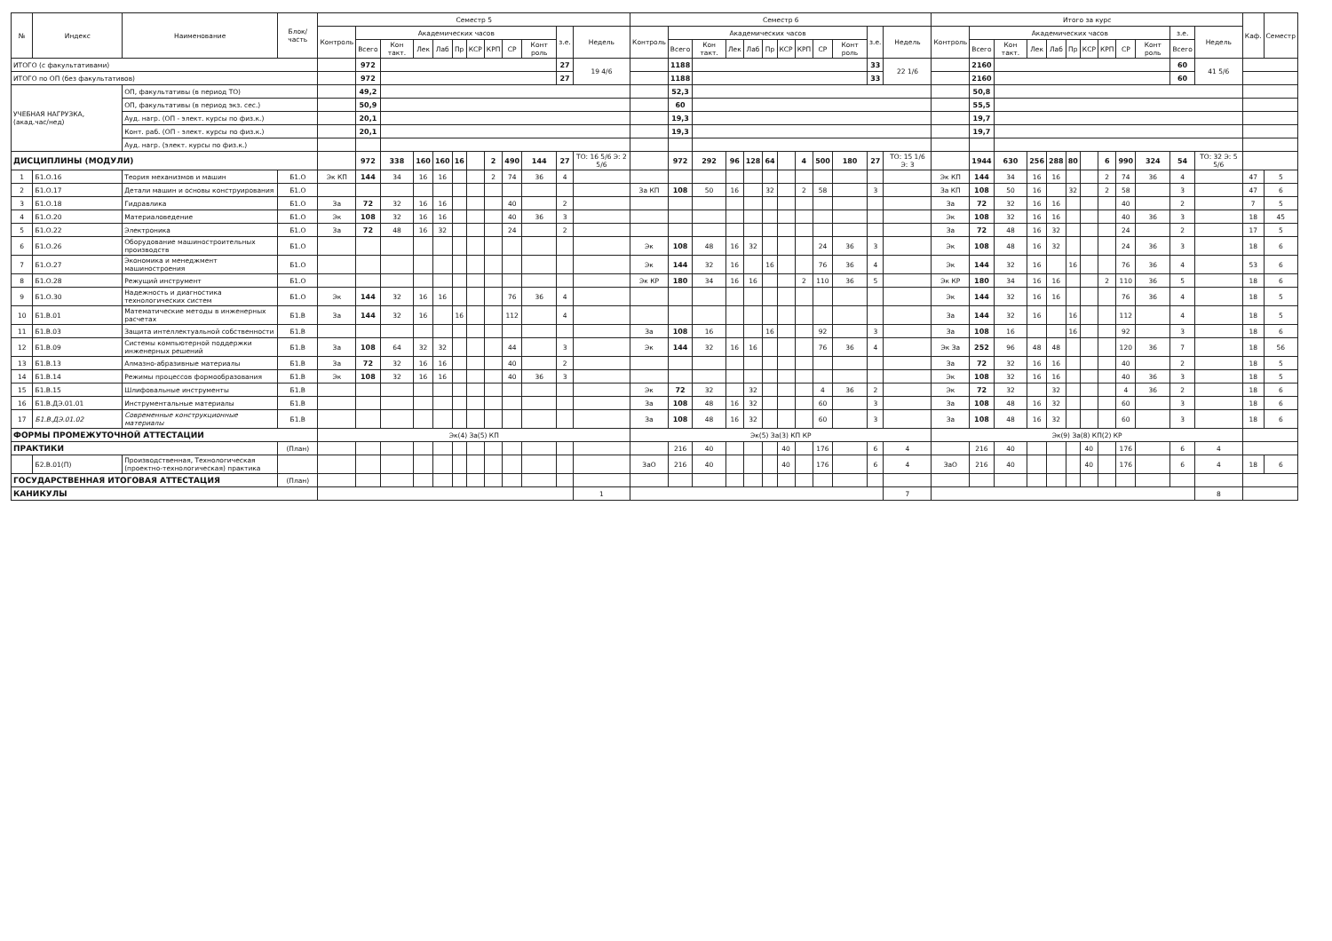| № | Индекс | Наименование | Блок/ часть | Семестр 5 | | | | | | | | | | | | Семестр 6 | | | | | | | | | | | | Итого за курс | | | | | | | | | | | | Каф. | Семестр |
| --- | --- | --- | --- | --- | --- | --- | --- | --- | --- | --- | --- | --- | --- | --- | --- | --- | --- | --- | --- | --- | --- | --- | --- | --- | --- | --- | --- | --- | --- | --- | --- | --- | --- | --- | --- | --- | --- | --- | --- | --- | --- |
| | | | | Контроль | Академических часов | | | | | | | | | з.е. | Недель | Контроль | Академических часов | | | | | | | | | з.е. | Недель | Контроль | Академических часов | | | | | | | | | з.е. | Недель | | |
| | | | | | Всего | Кон такт. | Лек | Лаб | Пр | КСР | КРП | СР | Конт роль | | | | Всего | Кон такт. | Лек | Лаб | Пр | КСР | КРП | СР | Конт роль | | | | Всего | Кон такт. | Лек | Лаб | Пр | КСР | КРП | СР | Конт роль | Всего | | | |
| ИТОГО (с факультативами) | | | | | 972 | | | | | | | | | 27 | 19 4/6 | | 1188 | | | | | | | | | 33 | 22 1/6 | | 2160 | | | | | | | | | 60 | 41 5/6 | | |
| ИТОГО по ОП (без факультативов) | | | | | 972 | | | | | | | | | 27 | | | 1188 | | | | | | | | | 33 | | | 2160 | | | | | | | | | 60 | | | |
| УЧЕБНАЯ НАГРУЗКА, (акад.час/нед) | | ОП, факультативы (в период ТО) | | | 49,2 | | | | | | | | | | | | 52,3 | | | | | | | | | | | | 50,8 | | | | | | | | | | | | |
| | | ОП, факультативы (в период экз. сес.) | | | 50,9 | | | | | | | | | | | | 60 | | | | | | | | | | | | 55,5 | | | | | | | | | | | | |
| | | Ауд. нагр. (ОП - элект. курсы по физ.к.) | | | 20,1 | | | | | | | | | | | | 19,3 | | | | | | | | | | | | 19,7 | | | | | | | | | | | | |
| | | Конт. раб. (ОП - элект. курсы по физ.к.) | | | 20,1 | | | | | | | | | | | | 19,3 | | | | | | | | | | | | 19,7 | | | | | | | | | | | | |
| | | Ауд. нагр. (элект. курсы по физ.к.) | | | | | | | | | | | | | | | | | | | | | | | | | | | | | | | | | | | | | | | |
| ДИСЦИПЛИНЫ (МОДУЛИ) | | | | | 972 | 338 | 160 | 160 | 16 | | 2 | 490 | 144 | 27 | ТО: 16 5/6 Э: 2 5/6 | | 972 | 292 | 96 | 128 | 64 | | 4 | 500 | 180 | 27 | ТО: 15 1/6 Э: 3 | | 1944 | 630 | 256 | 288 | 80 | | 6 | 990 | 324 | 54 | ТО: 32 Э: 5 5/6 | | |
| 1 | Б1.О.16 | Теория механизмов и машин | Б1.О | Эк КП | 144 | 34 | 16 | 16 | | | 2 | 74 | 36 | 4 | | | | | | | | | | | | | | Эк КП | 144 | 34 | 16 | 16 | | | 2 | 74 | 36 | 4 | | 47 | 5 |
| 2 | Б1.О.17 | Детали машин и основы конструирования | Б1.О | | | | | | | | | | | | | За КП | 108 | 50 | 16 | | 32 | | 2 | 58 | | 3 | | За КП | 108 | 50 | 16 | | 32 | | 2 | 58 | | 3 | | 47 | 6 |
| 3 | Б1.О.18 | Гидравлика | Б1.О | За | 72 | 32 | 16 | 16 | | | | 40 | | 2 | | | | | | | | | | | | | | За | 72 | 32 | 16 | 16 | | | | 40 | | 2 | | 7 | 5 |
| 4 | Б1.О.20 | Материаловедение | Б1.О | Эк | 108 | 32 | 16 | 16 | | | | 40 | 36 | 3 | | | | | | | | | | | | | | Эк | 108 | 32 | 16 | 16 | | | | 40 | 36 | 3 | | 18 | 45 |
| 5 | Б1.О.22 | Электроника | Б1.О | За | 72 | 48 | 16 | 32 | | | | 24 | | 2 | | | | | | | | | | | | | | За | 72 | 48 | 16 | 32 | | | | 24 | | 2 | | 17 | 5 |
| 6 | Б1.О.26 | Оборудование машиностроительных производств | Б1.О | | | | | | | | | | | | | Эк | 108 | 48 | 16 | 32 | | | | 24 | 36 | 3 | | Эк | 108 | 48 | 16 | 32 | | | | 24 | 36 | 3 | | 18 | 6 |
| 7 | Б1.О.27 | Экономика и менеджмент машиностроения | Б1.О | | | | | | | | | | | | | Эк | 144 | 32 | 16 | | 16 | | | 76 | 36 | 4 | | Эк | 144 | 32 | 16 | | 16 | | | 76 | 36 | 4 | | 53 | 6 |
| 8 | Б1.О.28 | Режущий инструмент | Б1.О | | | | | | | | | | | | | Эк КР | 180 | 34 | 16 | 16 | | | 2 | 110 | 36 | 5 | | Эк КР | 180 | 34 | 16 | 16 | | | 2 | 110 | 36 | 5 | | 18 | 6 |
| 9 | Б1.О.30 | Надежность и диагностика технологических систем | Б1.О | Эк | 144 | 32 | 16 | 16 | | | | 76 | 36 | 4 | | | | | | | | | | | | | | Эк | 144 | 32 | 16 | 16 | | | | 76 | 36 | 4 | | 18 | 5 |
| 10 | Б1.В.01 | Математические методы в инженерных расчетах | Б1.В | За | 144 | 32 | 16 | | 16 | | | 112 | | 4 | | | | | | | | | | | | | | За | 144 | 32 | 16 | | 16 | | | 112 | | 4 | | 18 | 5 |
| 11 | Б1.В.03 | Защита интеллектуальной собственности | Б1.В | | | | | | | | | | | | | За | 108 | 16 | | | 16 | | | 92 | | 3 | | За | 108 | 16 | | | 16 | | | 92 | | 3 | | 18 | 6 |
| 12 | Б1.В.09 | Системы компьютерной поддержки инженерных решений | Б1.В | За | 108 | 64 | 32 | 32 | | | | 44 | | 3 | | Эк | 144 | 32 | 16 | 16 | | | | 76 | 36 | 4 | | Эк За | 252 | 96 | 48 | 48 | | | | 120 | 36 | 7 | | 18 | 56 |
| 13 | Б1.В.13 | Алмазно-абразивные материалы | Б1.В | За | 72 | 32 | 16 | 16 | | | | 40 | | 2 | | | | | | | | | | | | | | За | 72 | 32 | 16 | 16 | | | | 40 | | 2 | | 18 | 5 |
| 14 | Б1.В.14 | Режимы процессов формообразования | Б1.В | Эк | 108 | 32 | 16 | 16 | | | | 40 | 36 | 3 | | | | | | | | | | | | | | Эк | 108 | 32 | 16 | 16 | | | | 40 | 36 | 3 | | 18 | 5 |
| 15 | Б1.В.15 | Шлифовальные инструменты | Б1.В | | | | | | | | | | | | | Эк | 72 | 32 | | 32 | | | | 4 | 36 | 2 | | Эк | 72 | 32 | | 32 | | | | 4 | 36 | 2 | | 18 | 6 |
| 16 | Б1.В.ДЭ.01.01 | Инструментальные материалы | Б1.В | | | | | | | | | | | | | За | 108 | 48 | 16 | 32 | | | | 60 | | 3 | | За | 108 | 48 | 16 | 32 | | | | 60 | | 3 | | 18 | 6 |
| 17 | Б1.В.ДЭ.01.02 | Современные конструкционные материалы | Б1.В | | | | | | | | | | | | | За | 108 | 48 | 16 | 32 | | | | 60 | | 3 | | За | 108 | 48 | 16 | 32 | | | | 60 | | 3 | | 18 | 6 |
| ФОРМЫ ПРОМЕЖУТОЧНОЙ АТТЕСТАЦИИ | | | | Эк(4) За(5) КП | | | | | | | | | | | | Эк(5) За(3) КП КР | | | | | | | | | | | | Эк(9) За(8) КП(2) КР | | | | | | | | | | | | | |
| ПРАКТИКИ | | | (План) | | | | | | | | | | | | | | 216 | 40 | | | | 40 | | 176 | | 6 | 4 | | 216 | 40 | | | | 40 | | 176 | | 6 | 4 | | |
| | Б2.В.01(П) | Производственная, Технологическая (проектно-технологическая) практика | | | | | | | | | | | | | | ЗаО | 216 | 40 | | | | 40 | | 176 | | 6 | 4 | ЗаО | 216 | 40 | | | | 40 | | 176 | | 6 | 4 | 18 | 6 |
| ГОСУДАРСТВЕННАЯ ИТОГОВАЯ АТТЕСТАЦИЯ | | | (План) | | | | | | | | | | | | | | | | | | | | | | | | | | | | | | | | | | | | | | |
| КАНИКУЛЫ | | | | | | | | | | | | | | | 1 | | | | | | | | | | | | 7 | | | | | | | | | | | | 8 | | |